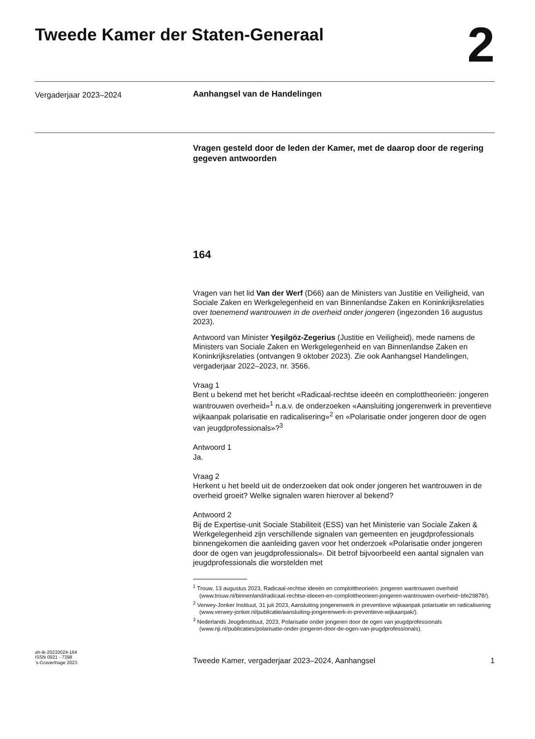Tweede Kamer der Staten-Generaal
2
Vergaderjaar 2023–2024
Aanhangsel van de Handelingen
Vragen gesteld door de leden der Kamer, met de daarop door de regering gegeven antwoorden
164
Vragen van het lid Van der Werf (D66) aan de Ministers van Justitie en Veiligheid, van Sociale Zaken en Werkgelegenheid en van Binnenlandse Zaken en Koninkrijksrelaties over toenemend wantrouwen in de overheid onder jongeren (ingezonden 16 augustus 2023).
Antwoord van Minister Yeşilgöz-Zegerius (Justitie en Veiligheid), mede namens de Ministers van Sociale Zaken en Werkgelegenheid en van Binnenlandse Zaken en Koninkrijksrelaties (ontvangen 9 oktober 2023). Zie ook Aanhangsel Handelingen, vergaderjaar 2022–2023, nr. 3566.
Vraag 1
Bent u bekend met het bericht «Radicaal-rechtse ideeën en complottheorieën: jongeren wantrouwen overheid»<sup>1</sup> n.a.v. de onderzoeken «Aansluiting jongerenwerk in preventieve wijkaanpak polarisatie en radicalisering»<sup>2</sup> en «Polarisatie onder jongeren door de ogen van jeugdprofessionals»?<sup>3</sup>
Antwoord 1
Ja.
Vraag 2
Herkent u het beeld uit de onderzoeken dat ook onder jongeren het wantrouwen in de overheid groeit? Welke signalen waren hierover al bekend?
Antwoord 2
Bij de Expertise-unit Sociale Stabiliteit (ESS) van het Ministerie van Sociale Zaken & Werkgelegenheid zijn verschillende signalen van gemeenten en jeugdprofessionals binnengekomen die aanleiding gaven voor het onderzoek «Polarisatie onder jongeren door de ogen van jeugdprofessionals». Dit betrof bijvoorbeeld een aantal signalen van jeugdprofessionals die worstelden met
<sup>1</sup> Trouw, 13 augustus 2023, Radicaal-rechtse ideeën en complottheorieën: jongeren wantrouwen overheid (www.trouw.nl/binnenland/radicaal-rechtse-ideeen-en-complottheorieen-jongeren-wantrouwen-overheid~bfe29878/).
<sup>2</sup> Verwey-Jonker Instituut, 31 juli 2023, Aansluiting jongerenwerk in preventieve wijkaanpak polarisatie en radicalisering (www.verwey-jonker.nl/publicatie/aansluiting-jongerenwerk-in-preventieve-wijkaanpak/).
<sup>3</sup> Nederlands Jeugdinstituut, 2023, Polarisatie onder jongeren door de ogen van jeugdprofessionals (www.nji.nl/publicaties/polarisatie-onder-jongeren-door-de-ogen-van-jeugdprofessionals).
ah-tk-20232024-164
ISSN 0921 - 7398
’s-Gravenhage 2023
Tweede Kamer, vergaderjaar 2023–2024, Aanhangsel
1